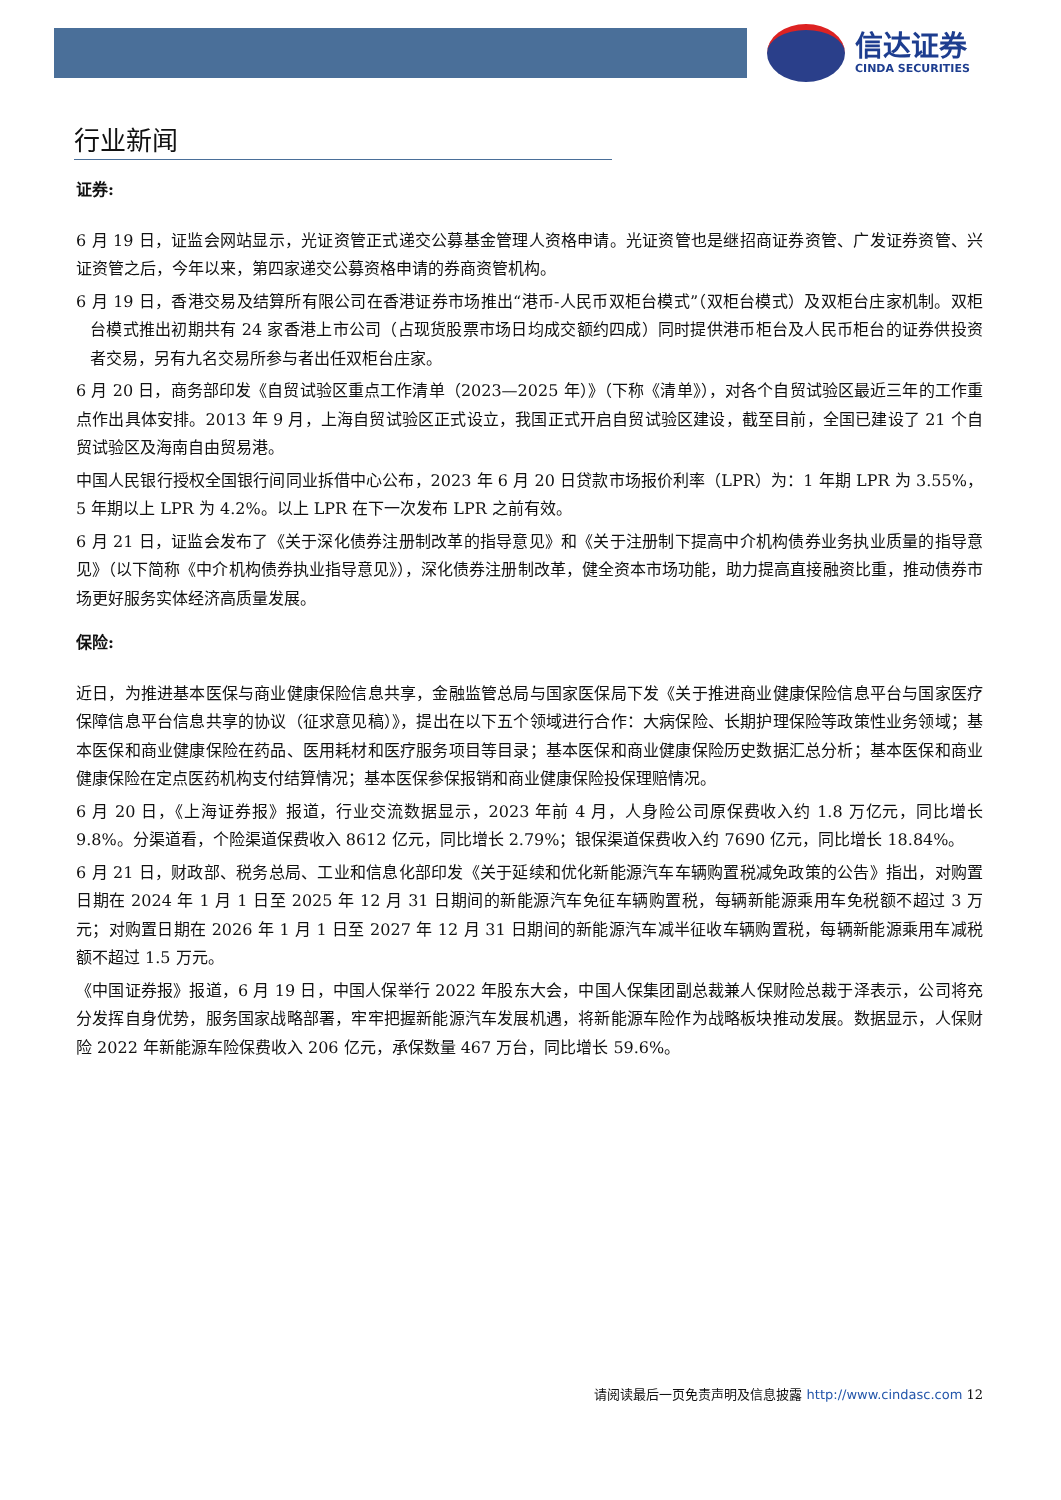信达证券
CINDA SECURITIES
行业新闻
证券:
6 月 19 日，证监会网站显示，光证资管正式递交公募基金管理人资格申请。光证资管也是继招商证券资管、广发证券资管、兴证资管之后，今年以来，第四家递交公募资格申请的券商资管机构。
6 月 19 日，香港交易及结算所有限公司在香港证券市场推出“港币-人民币双柜台模式”（双柜台模式）及双柜台庄家机制。双柜台模式推出初期共有 24 家香港上市公司（占现货股票市场日均成交额约四成）同时提供港币柜台及人民币柜台的证券供投资者交易，另有九名交易所参与者出任双柜台庄家。
6 月 20 日，商务部印发《自贸试验区重点工作清单（2023—2025 年）》（下称《清单》），对各个自贸试验区最近三年的工作重点作出具体安排。2013 年 9 月，上海自贸试验区正式设立，我国正式开启自贸试验区建设，截至目前，全国已建设了 21 个自贸试验区及海南自由贸易港。
中国人民银行授权全国银行间同业拆借中心公布，2023 年 6 月 20 日贷款市场报价利率（LPR）为：1 年期 LPR 为 3.55%，5 年期以上 LPR 为 4.2%。以上 LPR 在下一次发布 LPR 之前有效。
6 月 21 日，证监会发布了《关于深化债券注册制改革的指导意见》和《关于注册制下提高中介机构债券业务执业质量的指导意见》（以下简称《中介机构债券执业指导意见》），深化债券注册制改革，健全资本市场功能，助力提高直接融资比重，推动债券市场更好服务实体经济高质量发展。
保险:
近日，为推进基本医保与商业健康保险信息共享，金融监管总局与国家医保局下发《关于推进商业健康保险信息平台与国家医疗保障信息平台信息共享的协议（征求意见稿）》，提出在以下五个领域进行合作：大病保险、长期护理保险等政策性业务领域；基本医保和商业健康保险在药品、医用耗材和医疗服务项目等目录；基本医保和商业健康保险历史数据汇总分析；基本医保和商业健康保险在定点医药机构支付结算情况；基本医保参保报销和商业健康保险投保理赔情况。
6 月 20 日，《上海证券报》报道，行业交流数据显示，2023 年前 4 月，人身险公司原保费收入约 1.8 万亿元，同比增长 9.8%。分渠道看，个险渠道保费收入 8612 亿元，同比增长 2.79%；银保渠道保费收入约 7690 亿元，同比增长 18.84%。
6 月 21 日，财政部、税务总局、工业和信息化部印发《关于延续和优化新能源汽车车辆购置税减免政策的公告》指出，对购置日期在 2024 年 1 月 1 日至 2025 年 12 月 31 日期间的新能源汽车免征车辆购置税，每辆新能源乘用车免税额不超过 3 万元；对购置日期在 2026 年 1 月 1 日至 2027 年 12 月 31 日期间的新能源汽车减半征收车辆购置税，每辆新能源乘用车减税额不超过 1.5 万元。
《中国证券报》报道，6 月 19 日，中国人保举行 2022 年股东大会，中国人保集团副总裁兼人保财险总裁于泽表示，公司将充分发挥自身优势，服务国家战略部署，牢牢把握新能源汽车发展机遇，将新能源车险作为战略板块推动发展。数据显示，人保财险 2022 年新能源车险保费收入 206 亿元，承保数量 467 万台，同比增长 59.6%。
请阅读最后一页免责声明及信息披露 http://www.cindasc.com 12